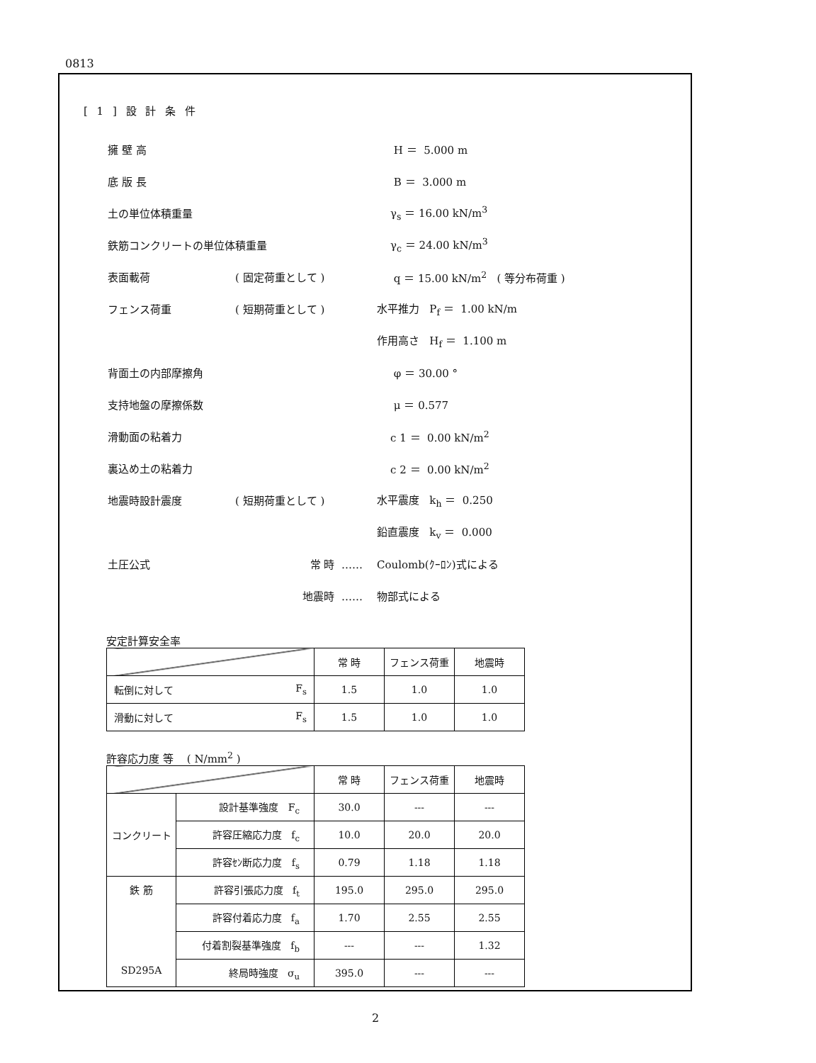0813
[ 1 ] 設 計 条 件
擁 壁 高 H ＝ 5.000 m
底 版 長 B ＝ 3.000 m
土の単位体積重量 γ<sub>s</sub> ＝ 16.00 kN/m<sup>3</sup>
鉄筋コンクリートの単位体積重量 γ<sub>c</sub> ＝ 24.00 kN/m<sup>3</sup>
表面載荷 ( 固定荷重として ) q ＝ 15.00 kN/m<sup>2</sup> ( 等分布荷重 )
フェンス荷重 ( 短期荷重として ) 水平推力 P<sub>f</sub> ＝ 1.00 kN/m
作用高さ H<sub>f</sub> ＝ 1.100 m
背面土の内部摩擦角 φ ＝ 30.00 °
支持地盤の摩擦係数 μ ＝ 0.577
滑動面の粘着力 c 1 ＝ 0.00 kN/m<sup>2</sup>
裏込め土の粘着力 c 2 ＝ 0.00 kN/m<sup>2</sup>
地震時設計震度 ( 短期荷重として ) 水平震度 k<sub>h</sub> ＝ 0.250
鉛直震度 k<sub>v</sub> ＝ 0.000
土圧公式 常 時 …… Coulomb(ｸｰﾛﾝ)式による
地震時 …… 物部式による
安定計算安全率
| | 常 時 | フェンス荷重 | 地震時 |
| 転倒に対して F<sub>s</sub> | 1.5 | 1.0 | 1.0 |
| 滑動に対して F<sub>s</sub> | 1.5 | 1.0 | 1.0 |
許容応力度 等 ( N/mm<sup>2</sup> )
| | | 常 時 | フェンス荷重 | 地震時 |
| コンクリート | 設計基準強度 F<sub>c</sub> | 30.0 | --- | --- |
| | 許容圧縮応力度 f<sub>c</sub> | 10.0 | 20.0 | 20.0 |
| | 許容ｾﾝ断応力度 f<sub>s</sub> | 0.79 | 1.18 | 1.18 |
| 鉄 筋 SD295A | 許容引張応力度 f<sub>t</sub> | 195.0 | 295.0 | 295.0 |
| | 許容付着応力度 f<sub>a</sub> | 1.70 | 2.55 | 2.55 |
| | 付着割裂基準強度 f<sub>b</sub> | --- | --- | 1.32 |
| | 終局時強度 σ<sub>u</sub> | 395.0 | --- | --- |
2